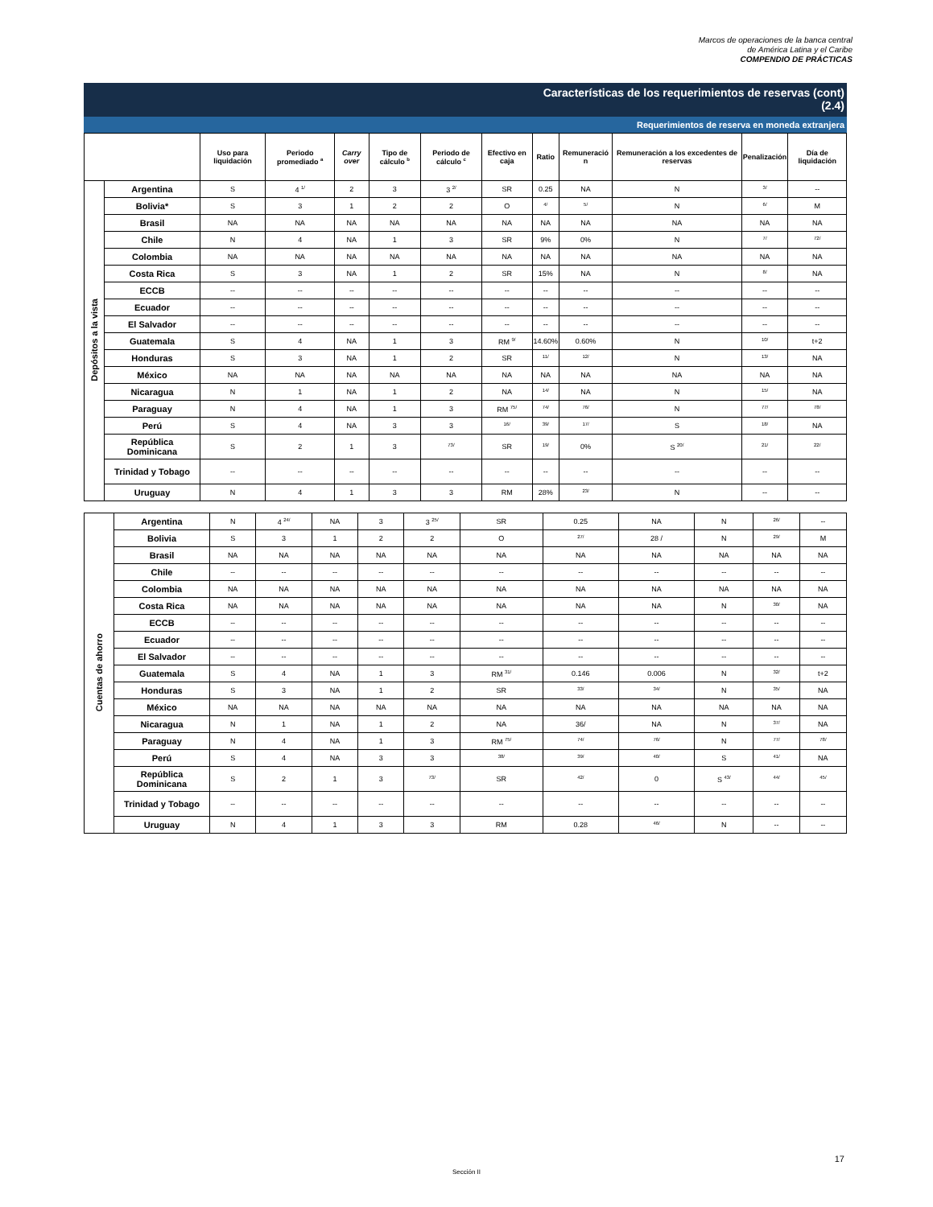Marcos de operaciones de la banca central
de América Latina y el Caribe
COMPENDIO DE PRÁCTICAS
Características de los requerimientos de reservas (cont)
(2.4)
Requerimientos de reserva en moneda extranjera
| | | Uso para liquidación | Periodo promediado <sup>a</sup> | Carry over | Tipo de cálculo <sup>b</sup> | Periodo de cálculo <sup>c</sup> | Efectivo en caja | Ratio | Remuneració n | Remuneración a los excedentes de reservas | Penalización | Día de liquidación |
| --- | --- | --- | --- | --- | --- | --- | --- | --- | --- | --- | --- | --- |
| Depósitos a la vista | Argentina | S | 4 <sup>1/</sup> | 2 | 3 | 3 <sup>2/</sup> | SR | 0.25 | NA | N | <sup>3/</sup> | -- |
| | Bolivia* | S | 3 | 1 | 2 | 2 | O | <sup>4/</sup> | <sup>5/</sup> | N | <sup>6/</sup> | M |
| | Brasil | NA | NA | NA | NA | NA | NA | NA | NA | NA | NA | NA |
| | Chile | N | 4 | NA | 1 | 3 | SR | 9% | 0% | N | <sup>7/</sup> | <sup>72/</sup> |
| | Colombia | NA | NA | NA | NA | NA | NA | NA | NA | NA | NA | NA |
| | Costa Rica | S | 3 | NA | 1 | 2 | SR | 15% | NA | N | <sup>8/</sup> | NA |
| | ECCB | -- | -- | -- | -- | -- | -- | -- | -- | -- | -- | -- |
| | Ecuador | -- | -- | -- | -- | -- | -- | -- | -- | -- | -- | -- |
| | El Salvador | -- | -- | -- | -- | -- | -- | -- | -- | -- | -- | -- |
| | Guatemala | S | 4 | NA | 1 | 3 | RM <sup>9/</sup> | 14.60% | 0.60% | N | <sup>10/</sup> | t+2 |
| | Honduras | S | 3 | NA | 1 | 2 | SR | <sup>11/</sup> | <sup>12/</sup> | N | <sup>13/</sup> | NA |
| | México | NA | NA | NA | NA | NA | NA | NA | NA | NA | NA | NA |
| | Nicaragua | N | 1 | NA | 1 | 2 | NA | <sup>14/</sup> | NA | N | <sup>15/</sup> | NA |
| | Paraguay | N | 4 | NA | 1 | 3 | RM <sup>75/</sup> | <sup>74/</sup> | <sup>76/</sup> | N | <sup>77/</sup> | <sup>78/</sup> |
| | Perú | S | 4 | NA | 3 | 3 | <sup>16/</sup> | <sup>39/</sup> | <sup>17/</sup> | S | <sup>18/</sup> | NA |
| | República Dominicana | S | 2 | 1 | 3 | <sup>73/</sup> | SR | <sup>19/</sup> | 0% | S <sup>20/</sup> | <sup>21/</sup> | <sup>22/</sup> |
| | Trinidad y Tobago | -- | -- | -- | -- | -- | -- | -- | -- | -- | -- | -- |
| | Uruguay | N | 4 | 1 | 3 | 3 | RM | 28% | <sup>23/</sup> | N | -- | -- |
| Cuentas de ahorro | Argentina | N | 4 <sup>24/</sup> | NA | 3 | 3 <sup>25/</sup> | SR | 0.25 | NA | N | <sup>26/</sup> | -- |
| | Bolivia | S | 3 | 1 | 2 | 2 | O | <sup>27/</sup> | 28 / | N | <sup>29/</sup> | M |
| | Brasil | NA | NA | NA | NA | NA | NA | NA | NA | NA | NA | NA |
| | Chile | -- | -- | -- | -- | -- | -- | -- | -- | -- | -- | -- |
| | Colombia | NA | NA | NA | NA | NA | NA | NA | NA | NA | NA | NA |
| | Costa Rica | NA | NA | NA | NA | NA | NA | NA | NA | N | <sup>30/</sup> | NA |
| | ECCB | -- | -- | -- | -- | -- | -- | -- | -- | -- | -- | -- |
| | Ecuador | -- | -- | -- | -- | -- | -- | -- | -- | -- | -- | -- |
| | El Salvador | -- | -- | -- | -- | -- | -- | -- | -- | -- | -- | -- |
| | Guatemala | S | 4 | NA | 1 | 3 | RM <sup>31/</sup> | 0.146 | 0.006 | N | <sup>32/</sup> | t+2 |
| | Honduras | S | 3 | NA | 1 | 2 | SR | <sup>33/</sup> | <sup>34/</sup> | N | <sup>35/</sup> | NA |
| | México | NA | NA | NA | NA | NA | NA | NA | NA | NA | NA | NA |
| | Nicaragua | N | 1 | NA | 1 | 2 | NA | 36/ | NA | N | <sup>37/</sup> | NA |
| | Paraguay | N | 4 | NA | 1 | 3 | RM <sup>75/</sup> | <sup>74/</sup> | <sup>76/</sup> | N | <sup>77/</sup> | <sup>78/</sup> |
| | Perú | S | 4 | NA | 3 | 3 | <sup>38/</sup> | <sup>39/</sup> | <sup>40/</sup> | S | <sup>41/</sup> | NA |
| | República Dominicana | S | 2 | 1 | 3 | <sup>73/</sup> | SR | <sup>42/</sup> | 0 | S <sup>43/</sup> | <sup>44/</sup> | <sup>45/</sup> |
| | Trinidad y Tobago | -- | -- | -- | -- | -- | -- | -- | -- | -- | -- | -- |
| | Uruguay | N | 4 | 1 | 3 | 3 | RM | 0.28 | <sup>46/</sup> | N | -- | -- |
17
Sección II